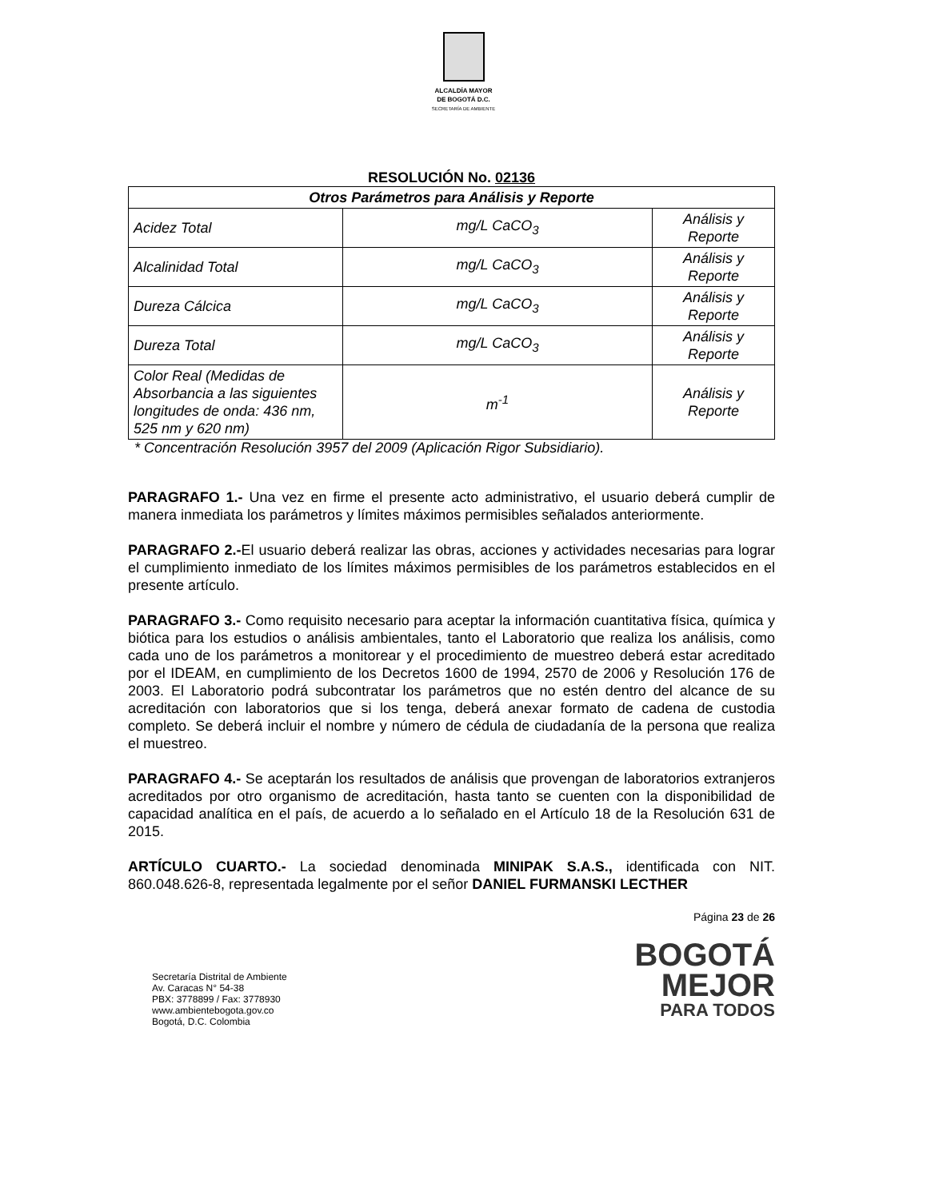ALCALDÍA MAYOR
DE BOGOTÁ D.C.
SECRETARÍA DE AMBIENTE
RESOLUCIÓN No. 02136
| Otros Parámetros para Análisis y Reporte | | |
| --- | --- | --- |
| Acidez Total | mg/L CaCO<sub>3</sub> | Análisis y Reporte |
| Alcalinidad Total | mg/L CaCO<sub>3</sub> | Análisis y Reporte |
| Dureza Cálcica | mg/L CaCO<sub>3</sub> | Análisis y Reporte |
| Dureza Total | mg/L CaCO<sub>3</sub> | Análisis y Reporte |
| Color Real (Medidas de Absorbancia a las siguientes longitudes de onda: 436 nm, 525 nm y 620 nm) | m<sup>-1</sup> | Análisis y Reporte |
* Concentración Resolución 3957 del 2009 (Aplicación Rigor Subsidiario).
PARAGRAFO 1.- Una vez en firme el presente acto administrativo, el usuario deberá cumplir de manera inmediata los parámetros y límites máximos permisibles señalados anteriormente.
PARAGRAFO 2.-El usuario deberá realizar las obras, acciones y actividades necesarias para lograr el cumplimiento inmediato de los límites máximos permisibles de los parámetros establecidos en el presente artículo.
PARAGRAFO 3.- Como requisito necesario para aceptar la información cuantitativa física, química y biótica para los estudios o análisis ambientales, tanto el Laboratorio que realiza los análisis, como cada uno de los parámetros a monitorear y el procedimiento de muestreo deberá estar acreditado por el IDEAM, en cumplimiento de los Decretos 1600 de 1994, 2570 de 2006 y Resolución 176 de 2003. El Laboratorio podrá subcontratar los parámetros que no estén dentro del alcance de su acreditación con laboratorios que si los tenga, deberá anexar formato de cadena de custodia completo. Se deberá incluir el nombre y número de cédula de ciudadanía de la persona que realiza el muestreo.
PARAGRAFO 4.- Se aceptarán los resultados de análisis que provengan de laboratorios extranjeros acreditados por otro organismo de acreditación, hasta tanto se cuenten con la disponibilidad de capacidad analítica en el país, de acuerdo a lo señalado en el Artículo 18 de la Resolución 631 de 2015.
ARTÍCULO CUARTO.- La sociedad denominada MINIPAK S.A.S., identificada con NIT. 860.048.626-8, representada legalmente por el señor DANIEL FURMANSKI LECTHER
Página 23 de 26
Secretaría Distrital de Ambiente
Av. Caracas N° 54-38
PBX: 3778899 / Fax: 3778930
www.ambientebogota.gov.co
Bogotá, D.C. Colombia
BOGOTÁ
MEJOR
PARA TODOS